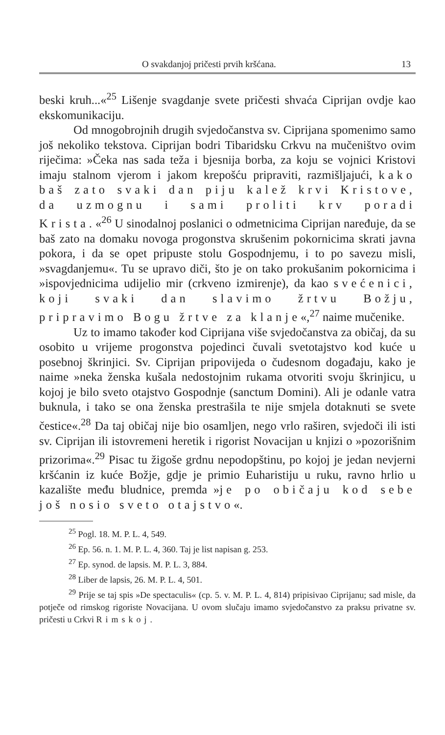O svakdanjoj pričesti prvih kršćana. 13
beski kruh...«<sup>25</sup> Lišenje svagdanje svete pričesti shvaća Ciprijan ovdje kao ekskomunikaciju.
Od mnogobrojnih drugih svjedočanstva sv. Ciprijana spomenimo samo još nekoliko tekstova. Ciprijan bodri Tibaridsku Crkvu na mučeništvo ovim riječima: »Čeka nas sada teža i bjesnija borba, za koju se vojnici Kristovi imaju stalnom vjerom i jakom krepošću pripraviti, razmišljajući, kako baš zato svaki dan piju kalež krvi Kristove, da uzmognu i sami proliti krv poradi Krista.«<sup>26</sup> U sinodalnoj poslanici o odmetnicima Ciprijan naređuje, da se baš zato na domaku novoga progonstva skrušenim pokornicima skrati javna pokora, i da se opet pripuste stolu Gospodnjemu, i to po savezu misli, »svagdanjemu«. Tu se upravo diči, što je on tako prokušanim pokornicima i »ispovjednicima udijelio mir (crkveno izmirenje), da kao svećenici, koji svaki dan slavimo žrtvu Božju, pripravimo Bogu žrtve za klanje«,<sup>27</sup> naime mučenike.
Uz to imamo također kod Ciprijana više svjedočanstva za običaj, da su osobito u vrijeme progonstva pojedinci čuvali svetotajstvo kod kuće u posebnoj škrinjici. Sv. Ciprijan pripovijeda o čudesnom događaju, kako je naime »neka ženska kušala nedostojnim rukama otvoriti svoju škrinjicu, u kojoj je bilo sveto otajstvo Gospodnje (sanctum Domini). Ali je odanle vatra buknula, i tako se ona ženska prestrašila te nije smjela dotaknuti se svete čestice«.<sup>28</sup> Da taj običaj nije bio osamljen, nego vrlo raširen, svjedoči ili isti sv. Ciprijan ili istovremeni heretik i rigorist Novacijan u knjizi o »pozorišnim prizorima«.<sup>29</sup> Pisac tu žigoše grdnu nepodopštinu, po kojoj je jedan nevjerni kršćanin iz kuće Božje, gdje je primio Euharistiju u ruku, ravno hrlio u kazalište među bludnice, premda »je po običaju kod sebe još nosio sveto otajstvo«.
<sup>25</sup> Pogl. 18. M. P. L. 4, 549.
<sup>26</sup> Ep. 56. n. 1. M. P. L. 4, 360. Taj je list napisan g. 253.
<sup>27</sup> Ep. synod. de lapsis. M. P. L. 3, 884.
<sup>28</sup> Liber de lapsis, 26. M. P. L. 4, 501.
<sup>29</sup> Prije se taj spis »De spectaculis« (cp. 5. v. M. P. L. 4, 814) pripisivao Ciprijanu; sad misle, da potječe od rimskog rigoriste Novacijana. U ovom slučaju imamo svjedočanstvo za praksu privatne sv. pričesti u Crkvi Rimskoj.